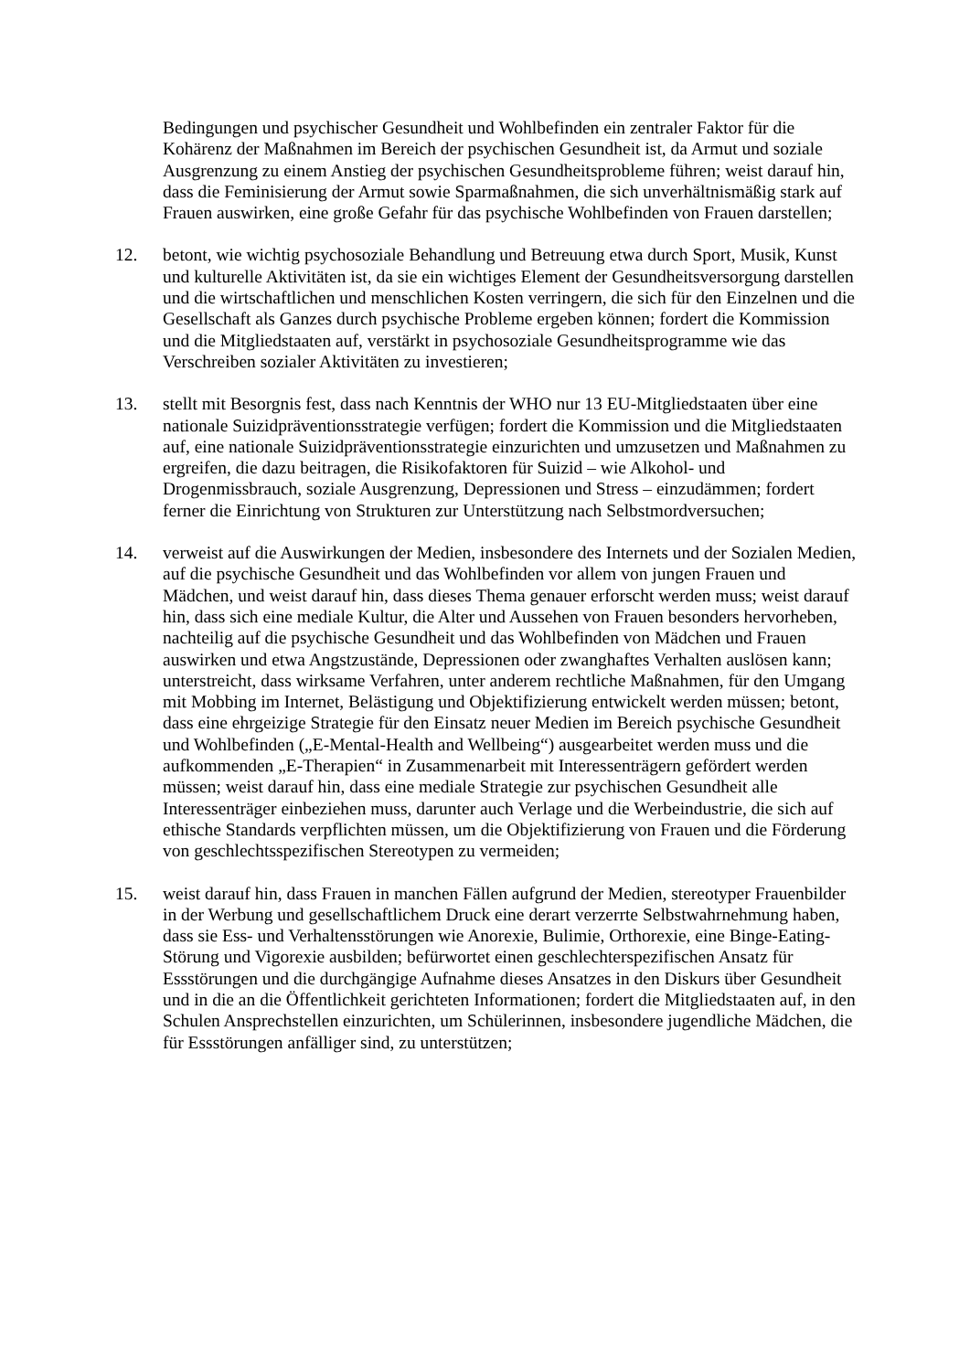Bedingungen und psychischer Gesundheit und Wohlbefinden ein zentraler Faktor für die Kohärenz der Maßnahmen im Bereich der psychischen Gesundheit ist, da Armut und soziale Ausgrenzung zu einem Anstieg der psychischen Gesundheitsprobleme führen; weist darauf hin, dass die Feminisierung der Armut sowie Sparmaßnahmen, die sich unverhältnismäßig stark auf Frauen auswirken, eine große Gefahr für das psychische Wohlbefinden von Frauen darstellen;
12. betont, wie wichtig psychosoziale Behandlung und Betreuung etwa durch Sport, Musik, Kunst und kulturelle Aktivitäten ist, da sie ein wichtiges Element der Gesundheitsversorgung darstellen und die wirtschaftlichen und menschlichen Kosten verringern, die sich für den Einzelnen und die Gesellschaft als Ganzes durch psychische Probleme ergeben können; fordert die Kommission und die Mitgliedstaaten auf, verstärkt in psychosoziale Gesundheitsprogramme wie das Verschreiben sozialer Aktivitäten zu investieren;
13. stellt mit Besorgnis fest, dass nach Kenntnis der WHO nur 13 EU-Mitgliedstaaten über eine nationale Suizidpräventionsstrategie verfügen; fordert die Kommission und die Mitgliedstaaten auf, eine nationale Suizidpräventionsstrategie einzurichten und umzusetzen und Maßnahmen zu ergreifen, die dazu beitragen, die Risikofaktoren für Suizid – wie Alkohol- und Drogenmissbrauch, soziale Ausgrenzung, Depressionen und Stress – einzudämmen; fordert ferner die Einrichtung von Strukturen zur Unterstützung nach Selbstmordversuchen;
14. verweist auf die Auswirkungen der Medien, insbesondere des Internets und der Sozialen Medien, auf die psychische Gesundheit und das Wohlbefinden vor allem von jungen Frauen und Mädchen, und weist darauf hin, dass dieses Thema genauer erforscht werden muss; weist darauf hin, dass sich eine mediale Kultur, die Alter und Aussehen von Frauen besonders hervorheben, nachteilig auf die psychische Gesundheit und das Wohlbefinden von Mädchen und Frauen auswirken und etwa Angstzustände, Depressionen oder zwanghaftes Verhalten auslösen kann; unterstreicht, dass wirksame Verfahren, unter anderem rechtliche Maßnahmen, für den Umgang mit Mobbing im Internet, Belästigung und Objektifizierung entwickelt werden müssen; betont, dass eine ehrgeizige Strategie für den Einsatz neuer Medien im Bereich psychische Gesundheit und Wohlbefinden („E-Mental-Health and Wellbeing“) ausgearbeitet werden muss und die aufkommenden „E-Therapien“ in Zusammenarbeit mit Interessenträgern gefördert werden müssen; weist darauf hin, dass eine mediale Strategie zur psychischen Gesundheit alle Interessenträger einbeziehen muss, darunter auch Verlage und die Werbeindustrie, die sich auf ethische Standards verpflichten müssen, um die Objektifizierung von Frauen und die Förderung von geschlechtsspezifischen Stereotypen zu vermeiden;
15. weist darauf hin, dass Frauen in manchen Fällen aufgrund der Medien, stereotyper Frauenbilder in der Werbung und gesellschaftlichem Druck eine derart verzerrte Selbstwahrnehmung haben, dass sie Ess- und Verhaltensstörungen wie Anorexie, Bulimie, Orthorexie, eine Binge-Eating-Störung und Vigorexie ausbilden; befürwortet einen geschlechterspezifischen Ansatz für Essstörungen und die durchgängige Aufnahme dieses Ansatzes in den Diskurs über Gesundheit und in die an die Öffentlichkeit gerichteten Informationen; fordert die Mitgliedstaaten auf, in den Schulen Ansprechstellen einzurichten, um Schülerinnen, insbesondere jugendliche Mädchen, die für Essstörungen anfälliger sind, zu unterstützen;